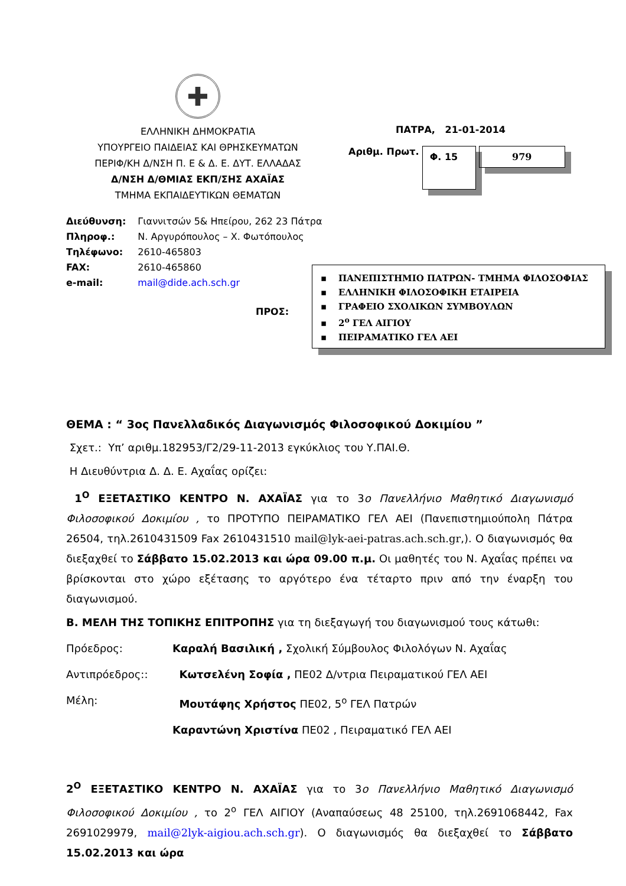✚
ΕΛΛΗΝΙΚΗ ΔΗΜΟΚΡΑΤΙΑ
ΥΠΟΥΡΓΕΙΟ ΠΑΙΔΕΙΑΣ ΚΑΙ ΘΡΗΣΚΕΥΜΑΤΩΝ
ΠΕΡΙΦ/ΚΗ Δ/ΝΣΗ Π. Ε & Δ. Ε. ΔΥΤ. ΕΛΛΑΔΑΣ
Δ/ΝΣΗ Δ/ΘΜΙΑΣ ΕΚΠ/ΣΗΣ ΑΧΑΪΑΣ
ΤΜΗΜΑ ΕΚΠΑΙΔΕΥΤΙΚΩΝ ΘΕΜΑΤΩΝ
ΠΑΤΡΑ, 21-01-2014
Αριθμ. Πρωτ. Φ. 15 979
| Διεύθυνση: | Γιαννιτσών 5& Ηπείρου, 262 23 Πάτρα |
| Πληροφ.: | Ν. Αργυρόπουλος – Χ. Φωτόπουλος |
| Τηλέφωνο: | 2610-465803 |
| FAX: | 2610-465860 |
| e-mail: | mail@dide.ach.sch.gr |
ΠΡΟΣ:
▪ ΠΑΝΕΠΙΣΤΗΜΙΟ ΠΑΤΡΩΝ- ΤΜΗΜΑ ΦΙΛΟΣΟΦΙΑΣ
▪ ΕΛΛΗΝΙΚΗ ΦΙΛΟΣΟΦΙΚΗ ΕΤΑΙΡΕΙΑ
▪ ΓΡΑΦΕΙΟ ΣΧΟΛΙΚΩΝ ΣΥΜΒΟΥΛΩΝ
▪ 2<sup>ο</sup> ΓΕΛ ΑΙΓΙΟΥ
▪ ΠΕΙΡΑΜΑΤΙΚΟ ΓΕΛ ΑΕΙ
ΘΕΜΑ : “ 3ος Πανελλαδικός Διαγωνισμός Φιλοσοφικού Δοκιμίου ”
Σχετ.: Υπ’ αριθμ.182953/Γ2/29-11-2013 εγκύκλιος του Υ.ΠΑΙ.Θ.
Η Διευθύντρια Δ. Δ. Ε. Αχαΐας ορίζει:
1<sup>Ο</sup> ΕΞΕΤΑΣΤΙΚΟ ΚΕΝΤΡΟ Ν. ΑΧΑΪΑΣ για το 3ο Πανελλήνιο Μαθητικό Διαγωνισμό Φιλοσοφικού Δοκιμίου , το ΠΡΟΤΥΠΟ ΠΕΙΡΑΜΑΤΙΚΟ ΓΕΛ ΑΕΙ (Πανεπιστημιούπολη Πάτρα 26504, τηλ.2610431509 Fax 2610431510 mail@lyk-aei-patras.ach.sch.gr,). Ο διαγωνισμός θα διεξαχθεί το Σάββατο 15.02.2013 και ώρα 09.00 π.μ. Οι μαθητές του Ν. Αχαΐας πρέπει να βρίσκονται στο χώρο εξέτασης το αργότερο ένα τέταρτο πριν από την έναρξη του διαγωνισμού.
Β. ΜΕΛΗ ΤΗΣ ΤΟΠΙΚΗΣ ΕΠΙΤΡΟΠΗΣ για τη διεξαγωγή του διαγωνισμού τους κάτωθι:
Πρόεδρος: Καραλή Βασιλική , Σχολική Σύμβουλος Φιλολόγων Ν. Αχαΐας
Αντιπρόεδρος:: Κωτσελένη Σοφία , ΠΕ02 Δ/ντρια Πειραματικού ΓΕΛ ΑΕΙ
Μέλη: Μουτάφης Χρήστος ΠΕ02, 5<sup>ο</sup> ΓΕΛ Πατρών
Καραντώνη Χριστίνα ΠΕ02 , Πειραματικό ΓΕΛ ΑΕΙ
2<sup>Ο</sup> ΕΞΕΤΑΣΤΙΚΟ ΚΕΝΤΡΟ Ν. ΑΧΑΪΑΣ για το 3ο Πανελλήνιο Μαθητικό Διαγωνισμό Φιλοσοφικού Δοκιμίου , το 2<sup>ο</sup> ΓΕΛ ΑΙΓΙΟΥ (Αναπαύσεως 48 25100, τηλ.2691068442, Fax 2691029979, mail@2lyk-aigiou.ach.sch.gr). Ο διαγωνισμός θα διεξαχθεί το Σάββατο 15.02.2013 και ώρα